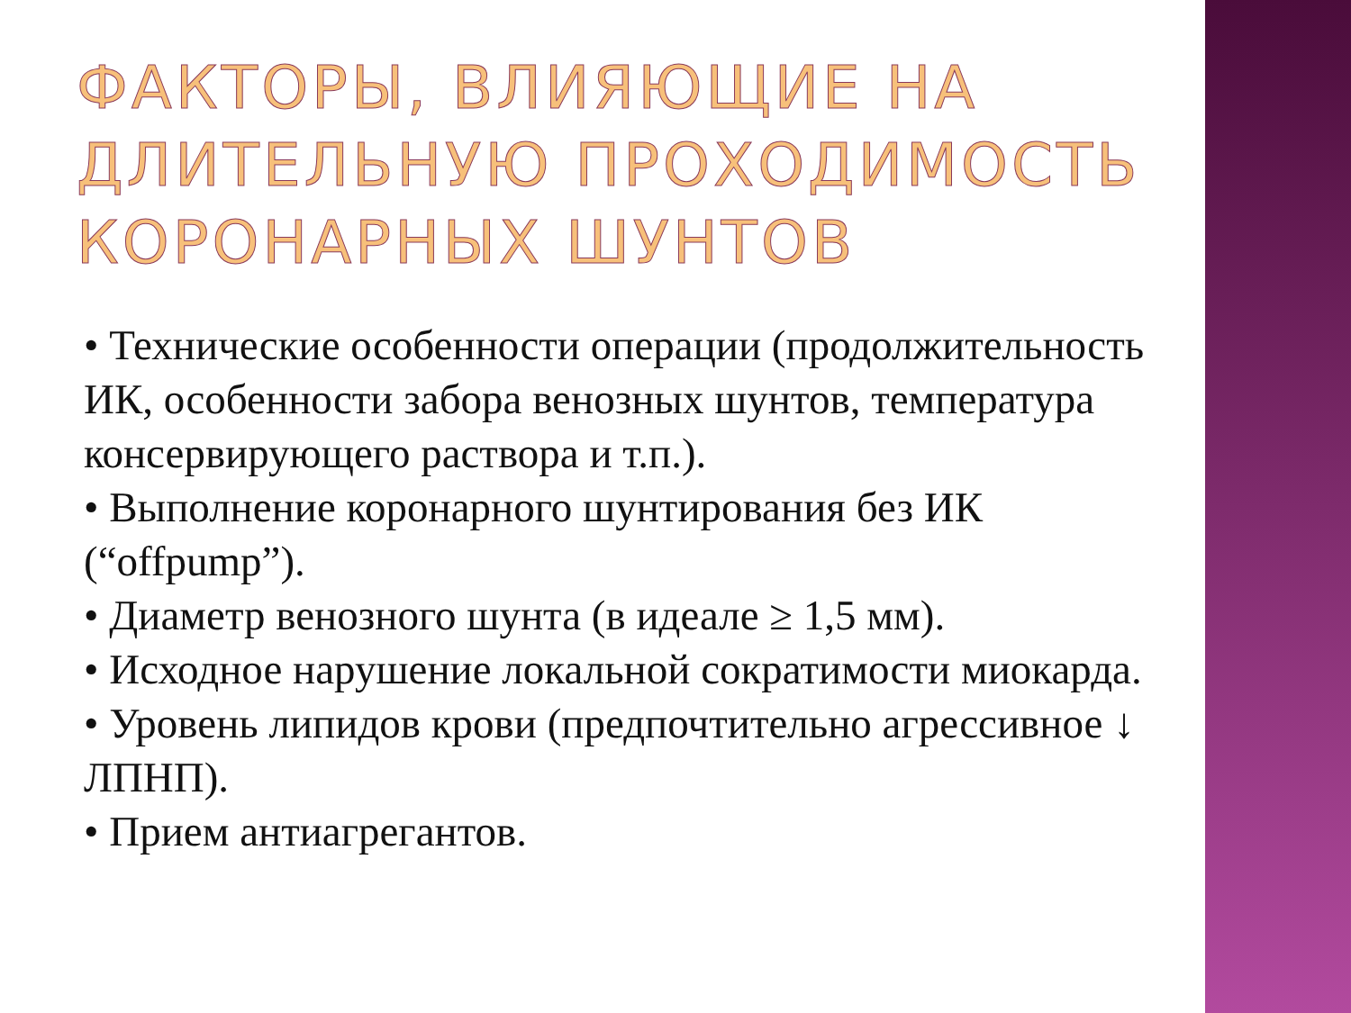ФАКТОРЫ, ВЛИЯЮЩИЕ НА ДЛИТЕЛЬНУЮ ПРОХОДИМОСТЬ КОРОНАРНЫХ ШУНТОВ
• Технические особенности операции (продолжительность ИК, особенности забора венозных шунтов, температура консервирующего раствора и т.п.).
• Выполнение коронарного шунтирования без ИК (“offpump”).
• Диаметр венозного шунта (в идеале ≥ 1,5 мм).
• Исходное нарушение локальной сократимости миокарда.
• Уровень липидов крови (предпочтительно агрессивное ↓ ЛПНП).
• Прием антиагрегантов.